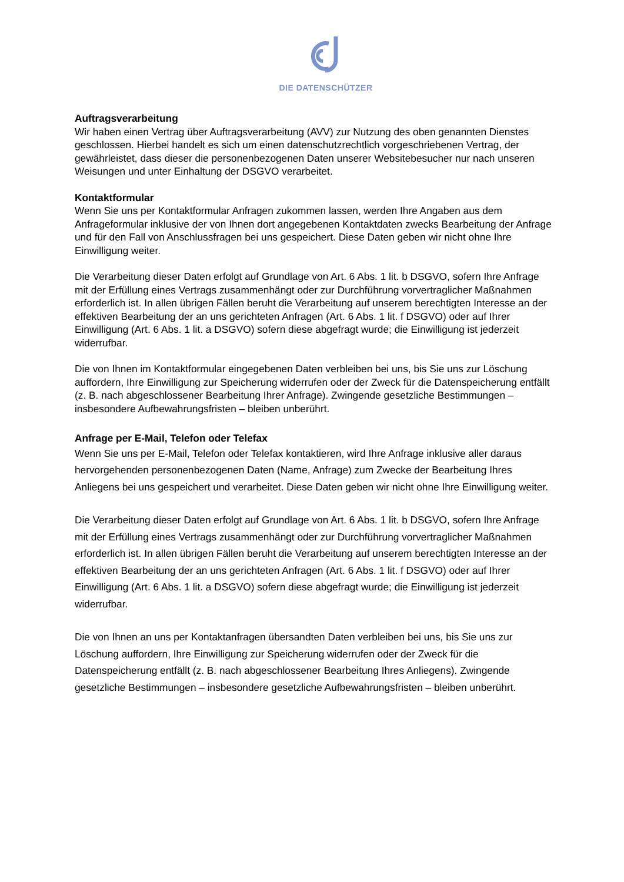DIE DATENSCHÜTZER
Auftragsverarbeitung
Wir haben einen Vertrag über Auftragsverarbeitung (AVV) zur Nutzung des oben genannten Dienstes geschlossen. Hierbei handelt es sich um einen datenschutzrechtlich vorgeschriebenen Vertrag, der gewährleistet, dass dieser die personenbezogenen Daten unserer Websitebesucher nur nach unseren Weisungen und unter Einhaltung der DSGVO verarbeitet.
Kontaktformular
Wenn Sie uns per Kontaktformular Anfragen zukommen lassen, werden Ihre Angaben aus dem Anfrageformular inklusive der von Ihnen dort angegebenen Kontaktdaten zwecks Bearbeitung der Anfrage und für den Fall von Anschlussfragen bei uns gespeichert. Diese Daten geben wir nicht ohne Ihre Einwilligung weiter.
Die Verarbeitung dieser Daten erfolgt auf Grundlage von Art. 6 Abs. 1 lit. b DSGVO, sofern Ihre Anfrage mit der Erfüllung eines Vertrags zusammenhängt oder zur Durchführung vorvertraglicher Maßnahmen erforderlich ist. In allen übrigen Fällen beruht die Verarbeitung auf unserem berechtigten Interesse an der effektiven Bearbeitung der an uns gerichteten Anfragen (Art. 6 Abs. 1 lit. f DSGVO) oder auf Ihrer Einwilligung (Art. 6 Abs. 1 lit. a DSGVO) sofern diese abgefragt wurde; die Einwilligung ist jederzeit widerrufbar.
Die von Ihnen im Kontaktformular eingegebenen Daten verbleiben bei uns, bis Sie uns zur Löschung auffordern, Ihre Einwilligung zur Speicherung widerrufen oder der Zweck für die Datenspeicherung entfällt (z. B. nach abgeschlossener Bearbeitung Ihrer Anfrage). Zwingende gesetzliche Bestimmungen – insbesondere Aufbewahrungsfristen – bleiben unberührt.
Anfrage per E-Mail, Telefon oder Telefax
Wenn Sie uns per E-Mail, Telefon oder Telefax kontaktieren, wird Ihre Anfrage inklusive aller daraus hervorgehenden personenbezogenen Daten (Name, Anfrage) zum Zwecke der Bearbeitung Ihres Anliegens bei uns gespeichert und verarbeitet. Diese Daten geben wir nicht ohne Ihre Einwilligung weiter.
Die Verarbeitung dieser Daten erfolgt auf Grundlage von Art. 6 Abs. 1 lit. b DSGVO, sofern Ihre Anfrage mit der Erfüllung eines Vertrags zusammenhängt oder zur Durchführung vorvertraglicher Maßnahmen erforderlich ist. In allen übrigen Fällen beruht die Verarbeitung auf unserem berechtigten Interesse an der effektiven Bearbeitung der an uns gerichteten Anfragen (Art. 6 Abs. 1 lit. f DSGVO) oder auf Ihrer Einwilligung (Art. 6 Abs. 1 lit. a DSGVO) sofern diese abgefragt wurde; die Einwilligung ist jederzeit widerrufbar.
Die von Ihnen an uns per Kontaktanfragen übersandten Daten verbleiben bei uns, bis Sie uns zur Löschung auffordern, Ihre Einwilligung zur Speicherung widerrufen oder der Zweck für die Datenspeicherung entfällt (z. B. nach abgeschlossener Bearbeitung Ihres Anliegens). Zwingende gesetzliche Bestimmungen – insbesondere gesetzliche Aufbewahrungsfristen – bleiben unberührt.